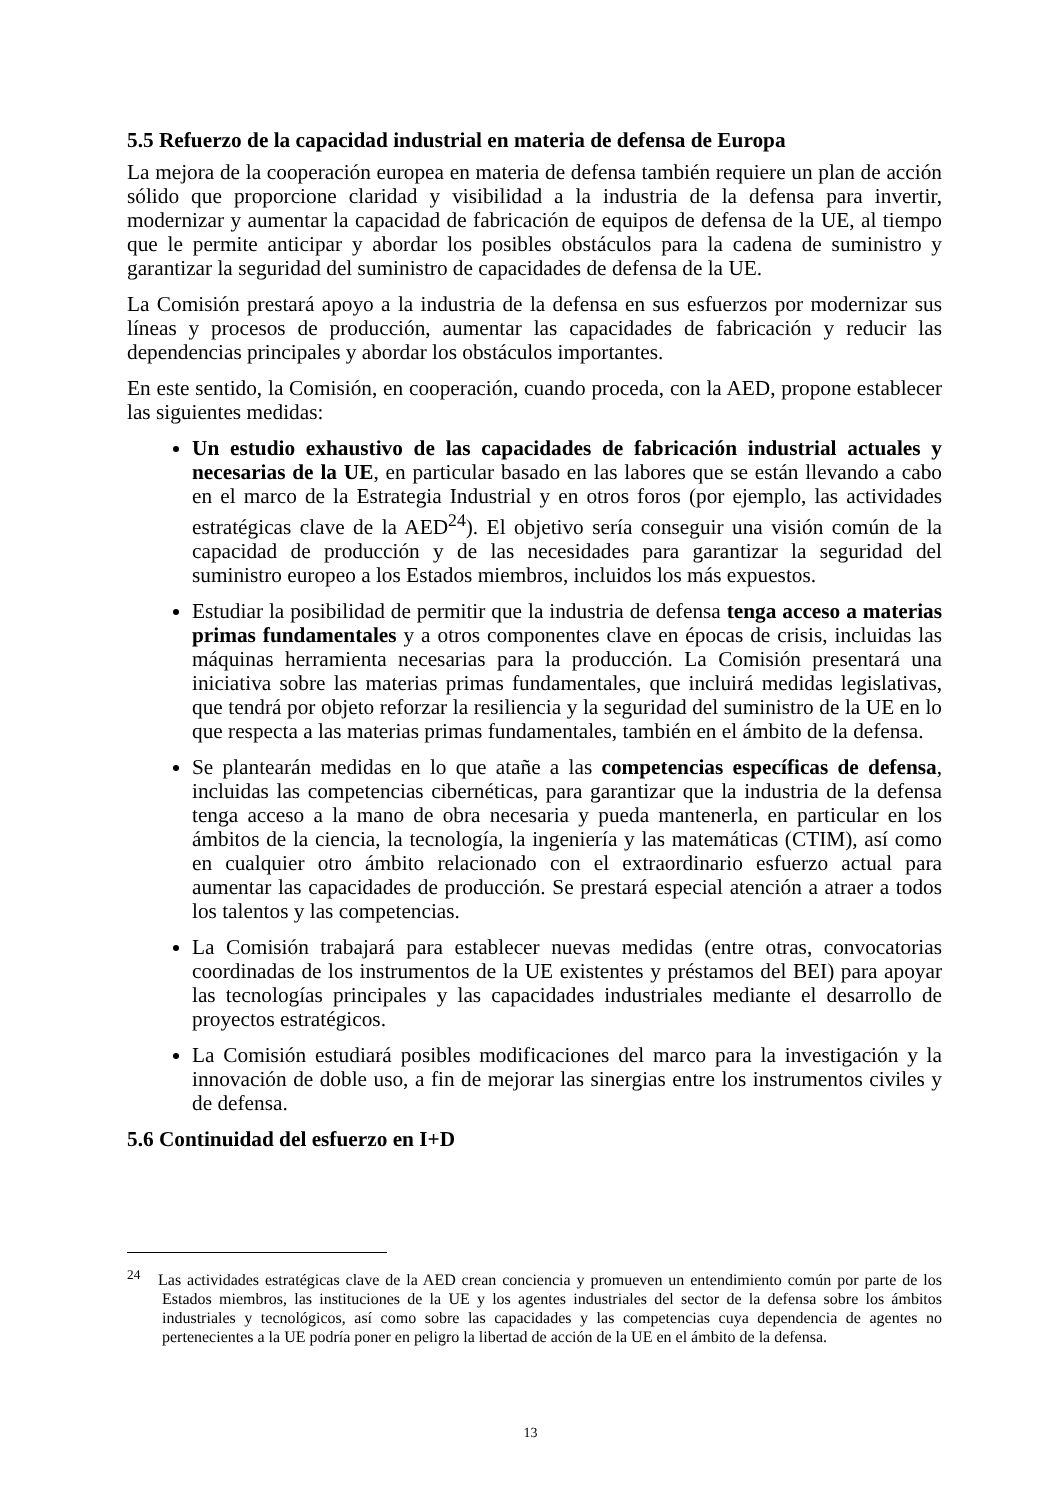5.5 Refuerzo de la capacidad industrial en materia de defensa de Europa
La mejora de la cooperación europea en materia de defensa también requiere un plan de acción sólido que proporcione claridad y visibilidad a la industria de la defensa para invertir, modernizar y aumentar la capacidad de fabricación de equipos de defensa de la UE, al tiempo que le permite anticipar y abordar los posibles obstáculos para la cadena de suministro y garantizar la seguridad del suministro de capacidades de defensa de la UE.
La Comisión prestará apoyo a la industria de la defensa en sus esfuerzos por modernizar sus líneas y procesos de producción, aumentar las capacidades de fabricación y reducir las dependencias principales y abordar los obstáculos importantes.
En este sentido, la Comisión, en cooperación, cuando proceda, con la AED, propone establecer las siguientes medidas:
Un estudio exhaustivo de las capacidades de fabricación industrial actuales y necesarias de la UE, en particular basado en las labores que se están llevando a cabo en el marco de la Estrategia Industrial y en otros foros (por ejemplo, las actividades estratégicas clave de la AED<sup>24</sup>). El objetivo sería conseguir una visión común de la capacidad de producción y de las necesidades para garantizar la seguridad del suministro europeo a los Estados miembros, incluidos los más expuestos.
Estudiar la posibilidad de permitir que la industria de defensa tenga acceso a materias primas fundamentales y a otros componentes clave en épocas de crisis, incluidas las máquinas herramienta necesarias para la producción. La Comisión presentará una iniciativa sobre las materias primas fundamentales, que incluirá medidas legislativas, que tendrá por objeto reforzar la resiliencia y la seguridad del suministro de la UE en lo que respecta a las materias primas fundamentales, también en el ámbito de la defensa.
Se plantearán medidas en lo que atañe a las competencias específicas de defensa, incluidas las competencias cibernéticas, para garantizar que la industria de la defensa tenga acceso a la mano de obra necesaria y pueda mantenerla, en particular en los ámbitos de la ciencia, la tecnología, la ingeniería y las matemáticas (CTIM), así como en cualquier otro ámbito relacionado con el extraordinario esfuerzo actual para aumentar las capacidades de producción. Se prestará especial atención a atraer a todos los talentos y las competencias.
La Comisión trabajará para establecer nuevas medidas (entre otras, convocatorias coordinadas de los instrumentos de la UE existentes y préstamos del BEI) para apoyar las tecnologías principales y las capacidades industriales mediante el desarrollo de proyectos estratégicos.
La Comisión estudiará posibles modificaciones del marco para la investigación y la innovación de doble uso, a fin de mejorar las sinergias entre los instrumentos civiles y de defensa.
5.6 Continuidad del esfuerzo en I+D
<sup>24</sup> Las actividades estratégicas clave de la AED crean conciencia y promueven un entendimiento común por parte de los Estados miembros, las instituciones de la UE y los agentes industriales del sector de la defensa sobre los ámbitos industriales y tecnológicos, así como sobre las capacidades y las competencias cuya dependencia de agentes no pertenecientes a la UE podría poner en peligro la libertad de acción de la UE en el ámbito de la defensa.
13